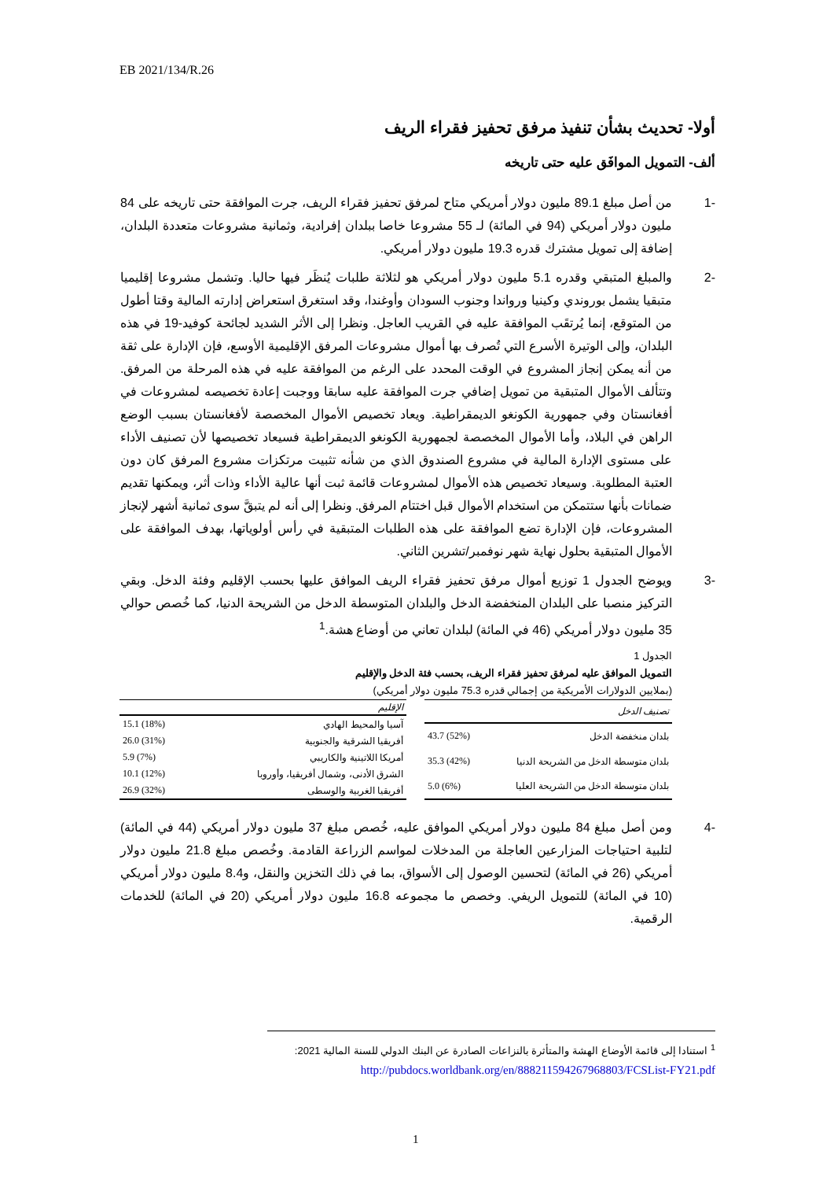EB 2021/134/R.26
أولا- تحديث بشأن تنفيذ مرفق تحفيز فقراء الريف
ألف- التمويل الموافَق عليه حتى تاريخه
-1 من أصل مبلغ 89.1 مليون دولار أمريكي متاح لمرفق تحفيز فقراء الريف، جرت الموافقة حتى تاريخه على 84 مليون دولار أمريكي (94 في المائة) لـ 55 مشروعا خاصا ببلدان إفرادية، وثمانية مشروعات متعددة البلدان، إضافة إلى تمويل مشترك قدره 19.3 مليون دولار أمريكي.
-2 والمبلغ المتبقي وقدره 5.1 مليون دولار أمريكي هو لثلاثة طلبات يُنظَر فيها حاليا. وتشمل مشروعا إقليميا متبقيا يشمل بوروندي وكينيا ورواندا وجنوب السودان وأوغندا، وقد استغرق استعراض إدارته المالية وقتا أطول من المتوقع، إنما يُرتقَب الموافقة عليه في القريب العاجل. ونظرا إلى الأثر الشديد لجائحة كوفيد-19 في هذه البلدان، وإلى الوتيرة الأسرع التي تُصرف بها أموال مشروعات المرفق الإقليمية الأوسع، فإن الإدارة على ثقة من أنه يمكن إنجاز المشروع في الوقت المحدد على الرغم من الموافقة عليه في هذه المرحلة من المرفق. وتتألف الأموال المتبقية من تمويل إضافي جرت الموافقة عليه سابقا ووجبت إعادة تخصيصه لمشروعات في أفغانستان وفي جمهورية الكونغو الديمقراطية. ويعاد تخصيص الأموال المخصصة لأفغانستان بسبب الوضع الراهن في البلاد، وأما الأموال المخصصة لجمهورية الكونغو الديمقراطية فسيعاد تخصيصها لأن تصنيف الأداء على مستوى الإدارة المالية في مشروع الصندوق الذي من شأنه تثبيت مرتكزات مشروع المرفق كان دون العتبة المطلوبة. وسيعاد تخصيص هذه الأموال لمشروعات قائمة ثبت أنها عالية الأداء وذات أثر، ويمكنها تقديم ضمانات بأنها ستتمكن من استخدام الأموال قبل اختتام المرفق. ونظرا إلى أنه لم يتبقَّ سوى ثمانية أشهر لإنجاز المشروعات، فإن الإدارة تضع الموافقة على هذه الطلبات المتبقية في رأس أولوياتها، بهدف الموافقة على الأموال المتبقية بحلول نهاية شهر نوفمبر/تشرين الثاني.
-3 ويوضح الجدول 1 توزيع أموال مرفق تحفيز فقراء الريف الموافق عليها بحسب الإقليم وفئة الدخل. وبقي التركيز منصبا على البلدان المنخفضة الدخل والبلدان المتوسطة الدخل من الشريحة الدنيا، كما خُصص حوالي 35 مليون دولار أمريكي (46 في المائة) لبلدان تعاني من أوضاع هشة.<sup>1</sup>
الجدول 1
التمويل الموافق عليه لمرفق تحفيز فقراء الريف، بحسب فئة الدخل والإقليم
(بملايين الدولارات الأمريكية من إجمالي قدره 75.3 مليون دولار أمريكي)
| تصنيف الدخل | |
| --- | --- |
| بلدان منخفضة الدخل | 43.7 (52%) |
| بلدان متوسطة الدخل من الشريحة الدنيا | 35.3 (42%) |
| بلدان متوسطة الدخل من الشريحة العليا | 5.0 (6%) |
| الإقليم | |
| --- | --- |
| آسيا والمحيط الهادي | 15.1 (18%) |
| أفريقيا الشرقية والجنوبية | 26.0 (31%) |
| أمريكا اللاتينية والكاريبي | 5.9 (7%) |
| الشرق الأدنى، وشمال أفريقيا، وأوروبا | 10.1 (12%) |
| أفريقيا الغربية والوسطى | 26.9 (32%) |
-4 ومن أصل مبلغ 84 مليون دولار أمريكي الموافق عليه، خُصص مبلغ 37 مليون دولار أمريكي (44 في المائة) لتلبية احتياجات المزارعين العاجلة من المدخلات لمواسم الزراعة القادمة. وخُصص مبلغ 21.8 مليون دولار أمريكي (26 في المائة) لتحسين الوصول إلى الأسواق، بما في ذلك التخزين والنقل، و8.4 مليون دولار أمريكي (10 في المائة) للتمويل الريفي. وخصص ما مجموعه 16.8 مليون دولار أمريكي (20 في المائة) للخدمات الرقمية.
<sup>1</sup> استنادا إلى قائمة الأوضاع الهشة والمتأثرة بالنزاعات الصادرة عن البنك الدولي للسنة المالية 2021:
http://pubdocs.worldbank.org/en/888211594267968803/FCSList-FY21.pdf
1